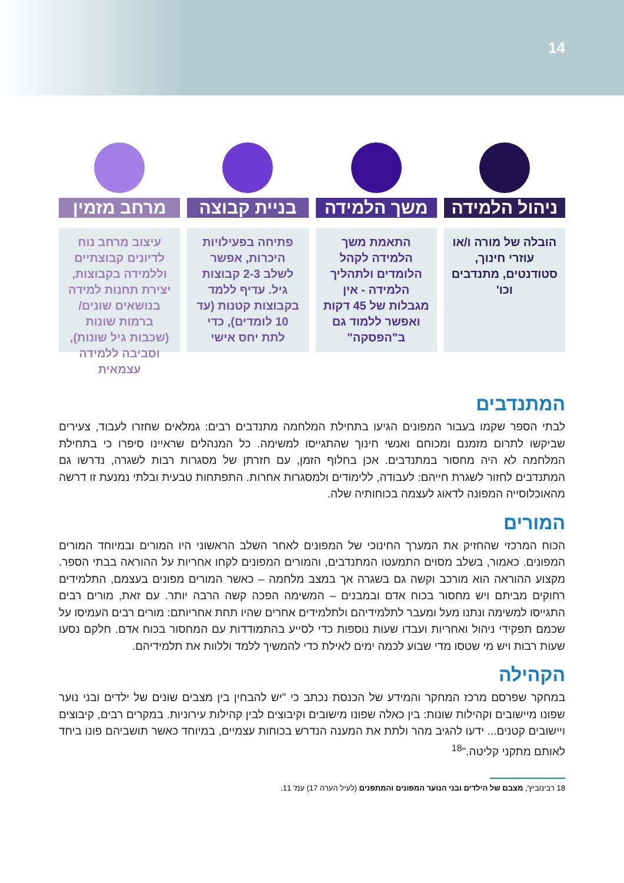14
ניהול הלמידה
הובלה של מורה ו/או עוזרי חינוך, סטודנטים, מתנדבים וכו'
משך הלמידה
התאמת משך הלמידה לקהל הלומדים ולתהליך הלמידה - אין מגבלות של 45 דקות ואפשר ללמוד גם ב"הפסקה"
בניית קבוצה
פתיחה בפעילויות היכרות, אפשר לשלב 2-3 קבוצות גיל. עדיף ללמד בקבוצות קטנות (עד 10 לומדים), כדי לתת יחס אישי
מרחב מזמין
עיצוב מרחב נוח לדיונים קבוצתיים וללמידה בקבוצות, יצירת תחנות למידה בנושאים שונים/ ברמות שונות (שכבות גיל שונות), וסביבה ללמידה עצמאית
המתנדבים
לבתי הספר שקמו בעבור המפונים הגיעו בתחילת המלחמה מתנדבים רבים: גמלאים שחזרו לעבוד, צעירים שביקשו לתרום מזמנם ומכוחם ואנשי חינוך שהתגייסו למשימה. כל המנהלים שראיינו סיפרו כי בתחילת המלחמה לא היה מחסור במתנדבים. אכן בחלוף הזמן, עם חזרתן של מסגרות רבות לשגרה, נדרשו גם המתנדבים לחזור לשגרת חייהם: לעבודה, ללימודים ולמסגרות אחרות. התפתחות טבעית ובלתי נמנעת זו דרשה מהאוכלוסייה המפונה לדאוג לעצמה בכוחותיה שלה.
המורים
הכוח המרכזי שהחזיק את המערך החינוכי של המפונים לאחר השלב הראשוני היו המורים ובמיוחד המורים המפונים. כאמור, בשלב מסוים התמעטו המתנדבים, והמורים המפונים לקחו אחריות על ההוראה בבתי הספר. מקצוע ההוראה הוא מורכב וקשה גם בשגרה אך במצב מלחמה – כאשר המורים מפונים בעצמם, התלמידים רחוקים מביתם ויש מחסור בכוח אדם ובמבנים – המשימה הפכה קשה הרבה יותר. עם זאת, מורים רבים התגייסו למשימה ונתנו מעל ומעבר לתלמידיהם ולתלמידים אחרים שהיו תחת אחריותם: מורים רבים העמיסו על שכמם תפקידי ניהול ואחריות ועבדו שעות נוספות כדי לסייע בהתמודדות עם המחסור בכוח אדם. חלקם נסעו שעות רבות ויש מי שטסו מדי שבוע לכמה ימים לאילת כדי להמשיך ללמד וללוות את תלמידיהם.
הקהילה
במחקר שפרסם מרכז המחקר והמידע של הכנסת נכתב כי "יש להבחין בין מצבים שונים של ילדים ובני נוער שפונו מיישובים וקהילות שונות: בין כאלה שפונו מישובים וקיבוצים לבין קהילות עירוניות. במקרים רבים, קיבוצים ויישובים קטנים... ידעו להגיב מהר ולתת את המענה הנדרש בכוחות עצמיים, במיוחד כאשר תושביהם פונו ביחד לאותם מתקני קליטה."<sup>18</sup>
18 רבינוביץ', מצבם של הילדים ובני הנוער המפונים והמתפנים (לעיל הערה 17) עמ' 11.